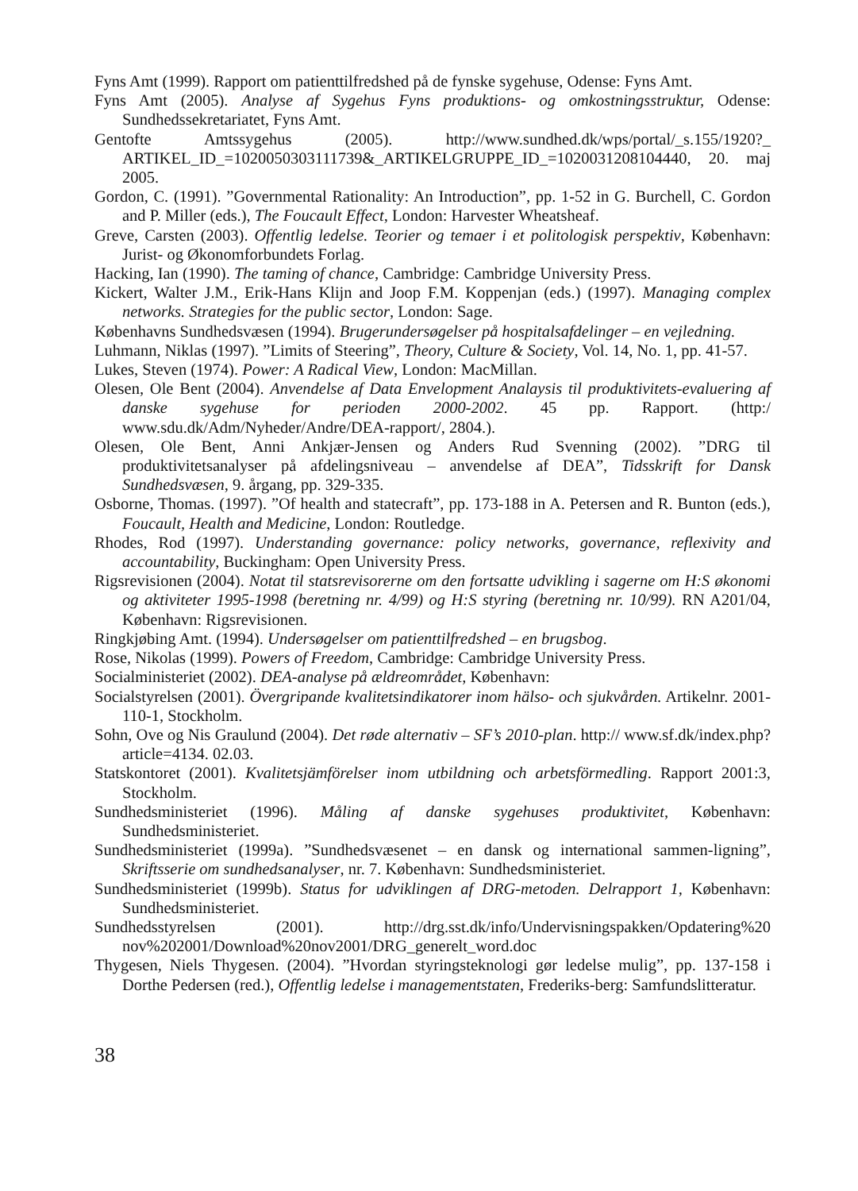Fyns Amt (1999). Rapport om patienttilfredshed på de fynske sygehuse, Odense: Fyns Amt.
Fyns Amt (2005). Analyse af Sygehus Fyns produktions- og omkostningsstruktur, Odense: Sundhedssekretariatet, Fyns Amt.
Gentofte Amtssygehus (2005). http://www.sundhed.dk/wps/portal/_s.155/1920?_ ARTIKEL_ID_=1020050303111739&_ARTIKELGRUPPE_ID_=1020031208104440, 20. maj 2005.
Gordon, C. (1991). ”Governmental Rationality: An Introduction”, pp. 1-52 in G. Burchell, C. Gordon and P. Miller (eds.), The Foucault Effect, London: Harvester Wheatsheaf.
Greve, Carsten (2003). Offentlig ledelse. Teorier og temaer i et politologisk perspektiv, København: Jurist- og Økonomforbundets Forlag.
Hacking, Ian (1990). The taming of chance, Cambridge: Cambridge University Press.
Kickert, Walter J.M., Erik-Hans Klijn and Joop F.M. Koppenjan (eds.) (1997). Managing complex networks. Strategies for the public sector, London: Sage.
Københavns Sundhedsvæsen (1994). Brugerundersøgelser på hospitalsafdelinger – en vejledning.
Luhmann, Niklas (1997). ”Limits of Steering”, Theory, Culture & Society, Vol. 14, No. 1, pp. 41-57.
Lukes, Steven (1974). Power: A Radical View, London: MacMillan.
Olesen, Ole Bent (2004). Anvendelse af Data Envelopment Analaysis til produktivitets-evaluering af danske sygehuse for perioden 2000-2002. 45 pp. Rapport. (http:/ www.sdu.dk/Adm/Nyheder/Andre/DEA-rapport/, 2804.).
Olesen, Ole Bent, Anni Ankjær-Jensen og Anders Rud Svenning (2002). ”DRG til produktivitetsanalyser på afdelingsniveau – anvendelse af DEA”, Tidsskrift for Dansk Sundhedsvæsen, 9. årgang, pp. 329-335.
Osborne, Thomas. (1997). ”Of health and statecraft”, pp. 173-188 in A. Petersen and R. Bunton (eds.), Foucault, Health and Medicine, London: Routledge.
Rhodes, Rod (1997). Understanding governance: policy networks, governance, reflexivity and accountability, Buckingham: Open University Press.
Rigsrevisionen (2004). Notat til statsrevisorerne om den fortsatte udvikling i sagerne om H:S økonomi og aktiviteter 1995-1998 (beretning nr. 4/99) og H:S styring (beretning nr. 10/99). RN A201/04, København: Rigsrevisionen.
Ringkjøbing Amt. (1994). Undersøgelser om patienttilfredshed – en brugsbog.
Rose, Nikolas (1999). Powers of Freedom, Cambridge: Cambridge University Press.
Socialministeriet (2002). DEA-analyse på ældreområdet, København:
Socialstyrelsen (2001). Övergripande kvalitetsindikatorer inom hälso- och sjukvården. Artikelnr. 2001-110-1, Stockholm.
Sohn, Ove og Nis Graulund (2004). Det røde alternativ – SF’s 2010-plan. http:// www.sf.dk/index.php?article=4134. 02.03.
Statskontoret (2001). Kvalitetsjämförelser inom utbildning och arbetsförmedling. Rapport 2001:3, Stockholm.
Sundhedsministeriet (1996). Måling af danske sygehuses produktivitet, København: Sundhedsministeriet.
Sundhedsministeriet (1999a). ”Sundhedsvæsenet – en dansk og international sammen-ligning”, Skriftsserie om sundhedsanalyser, nr. 7. København: Sundhedsministeriet.
Sundhedsministeriet (1999b). Status for udviklingen af DRG-metoden. Delrapport 1, København: Sundhedsministeriet.
Sundhedsstyrelsen (2001). http://drg.sst.dk/info/Undervisningspakken/Opdatering%20 nov%202001/Download%20nov2001/DRG_generelt_word.doc
Thygesen, Niels Thygesen. (2004). ”Hvordan styringsteknologi gør ledelse mulig”, pp. 137-158 i Dorthe Pedersen (red.), Offentlig ledelse i managementstaten, Frederiks-berg: Samfundslitteratur.
38